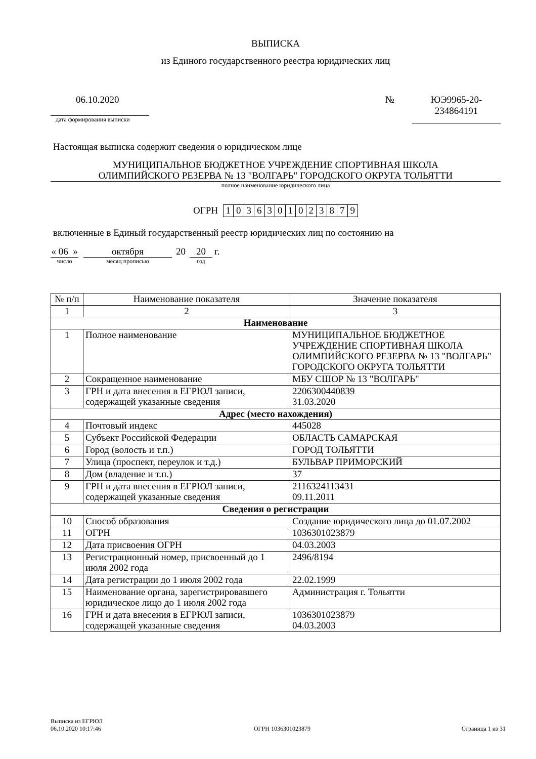ВЫПИСКА
из Единого государственного реестра юридических лиц
06.10.2020
дата формирования выписки
№ ЮЭ9965-20-
234864191
Настоящая выписка содержит сведения о юридическом лице
МУНИЦИПАЛЬНОЕ БЮДЖЕТНОЕ УЧРЕЖДЕНИЕ СПОРТИВНАЯ ШКОЛА
ОЛИМПИЙСКОГО РЕЗЕРВА № 13 "ВОЛГАРЬ" ГОРОДСКОГО ОКРУГА ТОЛЬЯТТИ
полное наименование юридического лица
ОГРН
| 1 | 0 | 3 | 6 | 3 | 0 | 1 | 0 | 2 | 3 | 8 | 7 | 9 |
включенные в Единый государственный реестр юридических лиц по состоянию на
« 06 »
число
октября
месяц прописью
20 20
год
г.
| № п/п | Наименование показателя | Значение показателя |
| --- | --- | --- |
| 1 | 2 | 3 |
| Наименование | | |
| 1 | Полное наименование | МУНИЦИПАЛЬНОЕ БЮДЖЕТНОЕ УЧРЕЖДЕНИЕ СПОРТИВНАЯ ШКОЛА ОЛИМПИЙСКОГО РЕЗЕРВА № 13 "ВОЛГАРЬ" ГОРОДСКОГО ОКРУГА ТОЛЬЯТТИ |
| 2 | Сокращенное наименование | МБУ СШОР № 13 "ВОЛГАРЬ" |
| 3 | ГРН и дата внесения в ЕГРЮЛ записи, содержащей указанные сведения | 2206300440839 31.03.2020 |
| Адрес (место нахождения) | | |
| 4 | Почтовый индекс | 445028 |
| 5 | Субъект Российской Федерации | ОБЛАСТЬ САМАРСКАЯ |
| 6 | Город (волость и т.п.) | ГОРОД ТОЛЬЯТТИ |
| 7 | Улица (проспект, переулок и т.д.) | БУЛЬВАР ПРИМОРСКИЙ |
| 8 | Дом (владение и т.п.) | 37 |
| 9 | ГРН и дата внесения в ЕГРЮЛ записи, содержащей указанные сведения | 2116324113431 09.11.2011 |
| Сведения о регистрации | | |
| 10 | Способ образования | Создание юридического лица до 01.07.2002 |
| 11 | ОГРН | 1036301023879 |
| 12 | Дата присвоения ОГРН | 04.03.2003 |
| 13 | Регистрационный номер, присвоенный до 1 июля 2002 года | 2496/8194 |
| 14 | Дата регистрации до 1 июля 2002 года | 22.02.1999 |
| 15 | Наименование органа, зарегистрировавшего юридическое лицо до 1 июля 2002 года | Администрация г. Тольятти |
| 16 | ГРН и дата внесения в ЕГРЮЛ записи, содержащей указанные сведения | 1036301023879 04.03.2003 |
Выписка из ЕГРЮЛ
06.10.2020 10:17:46
ОГРН 1036301023879
Страница 1 из 31